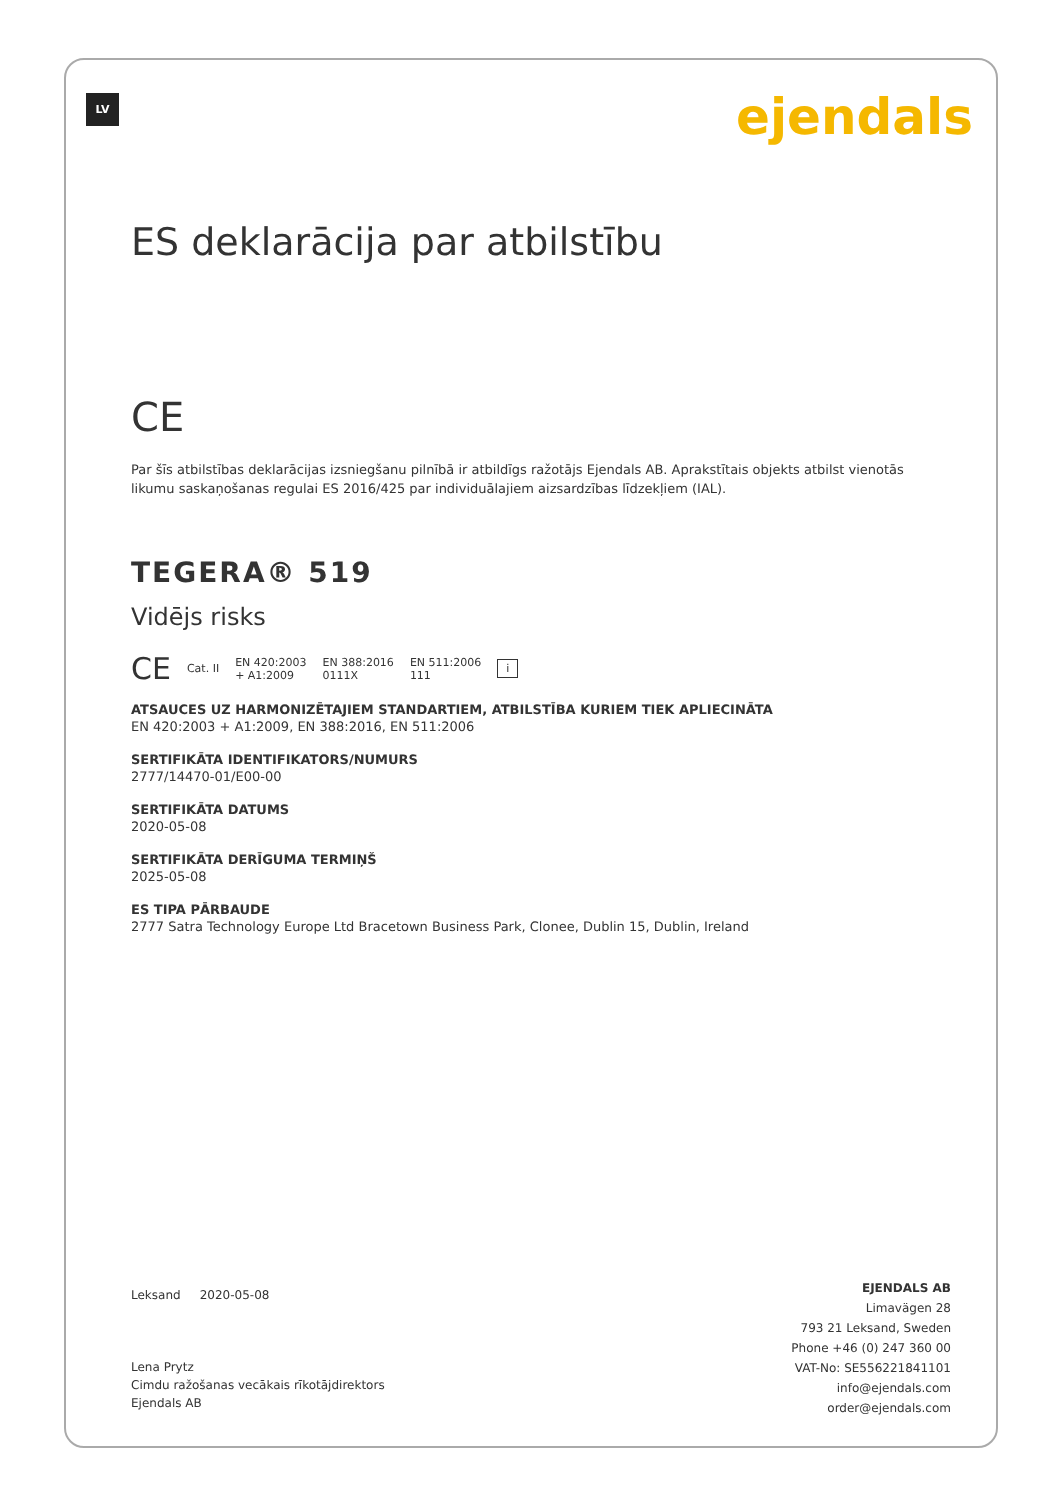LV ejendals
ES deklarācija par atbilstību
CE
Par šīs atbilstības deklarācijas izsniegšanu pilnībā ir atbildīgs ražotājs Ejendals AB. Aprakstītais objekts atbilst vienotās likumu saskaņošanas regulai ES 2016/425 par individuālajiem aizsardzības līdzekļiem (IAL).
TEGERA® 519
Vidējs risks
CE Cat. II EN 420:2003
+ A1:2009 EN 388:2016
0111X EN 511:2006
111 i
ATSAUCES UZ HARMONIZĒTAJIEM STANDARTIEM, ATBILSTĪBA KURIEM TIEK APLIECINĀTA
EN 420:2003 + A1:2009, EN 388:2016, EN 511:2006
SERTIFIKĀTA IDENTIFIKATORS/NUMURS
2777/14470-01/E00-00
SERTIFIKĀTA DATUMS
2020-05-08
SERTIFIKĀTA DERĪGUMA TERMIŅŠ
2025-05-08
ES TIPA PĀRBAUDE
2777 Satra Technology Europe Ltd Bracetown Business Park, Clonee, Dublin 15, Dublin, Ireland
Leksand 2020-05-08
Lena Prytz
Cimdu ražošanas vecākais rīkotājdirektors
Ejendals AB
EJENDALS AB
Limavägen 28
793 21 Leksand, Sweden
Phone +46 (0) 247 360 00
VAT-No: SE556221841101
info@ejendals.com
order@ejendals.com